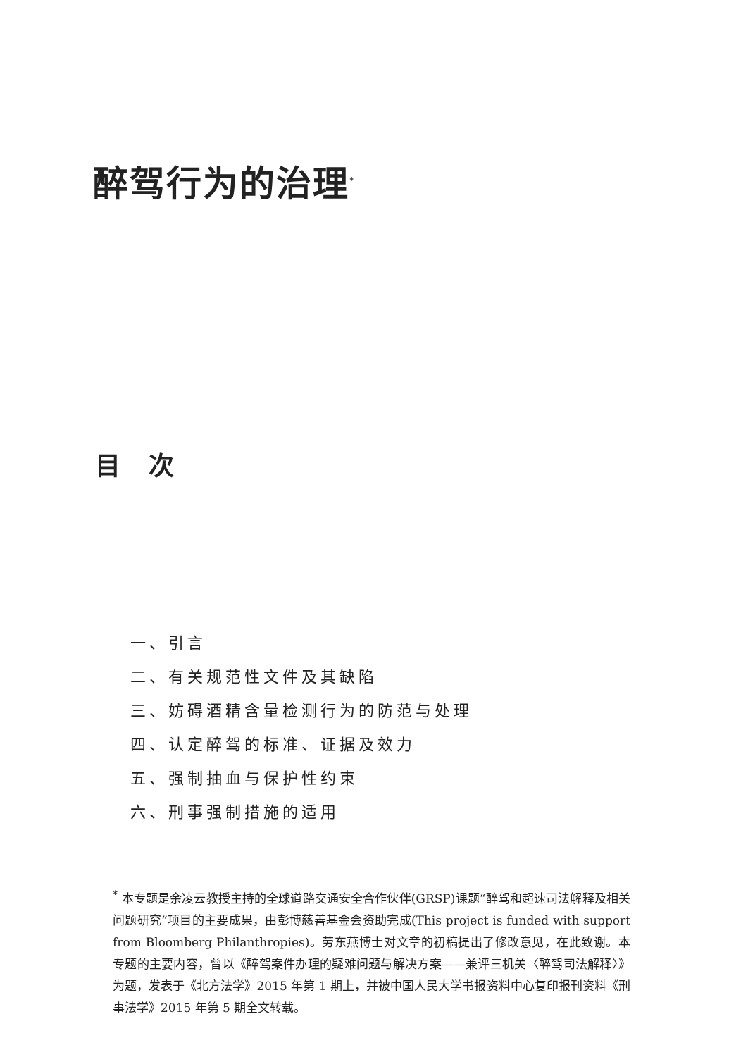醉驾行为的治理<sup>*</sup>
目次
一、引言
二、有关规范性文件及其缺陷
三、妨碍酒精含量检测行为的防范与处理
四、认定醉驾的标准、证据及效力
五、强制抽血与保护性约束
六、刑事强制措施的适用
<sup>*</sup> 本专题是余凌云教授主持的全球道路交通安全合作伙伴(GRSP)课题“醉驾和超速司法解释及相关问题研究”项目的主要成果，由彭博慈善基金会资助完成(This project is funded with support from Bloomberg Philanthropies)。劳东燕博士对文章的初稿提出了修改意见，在此致谢。本专题的主要内容，曾以《醉驾案件办理的疑难问题与解决方案——兼评三机关〈醉驾司法解释〉》为题，发表于《北方法学》2015 年第 1 期上，并被中国人民大学书报资料中心复印报刊资料《刑事法学》2015 年第 5 期全文转载。